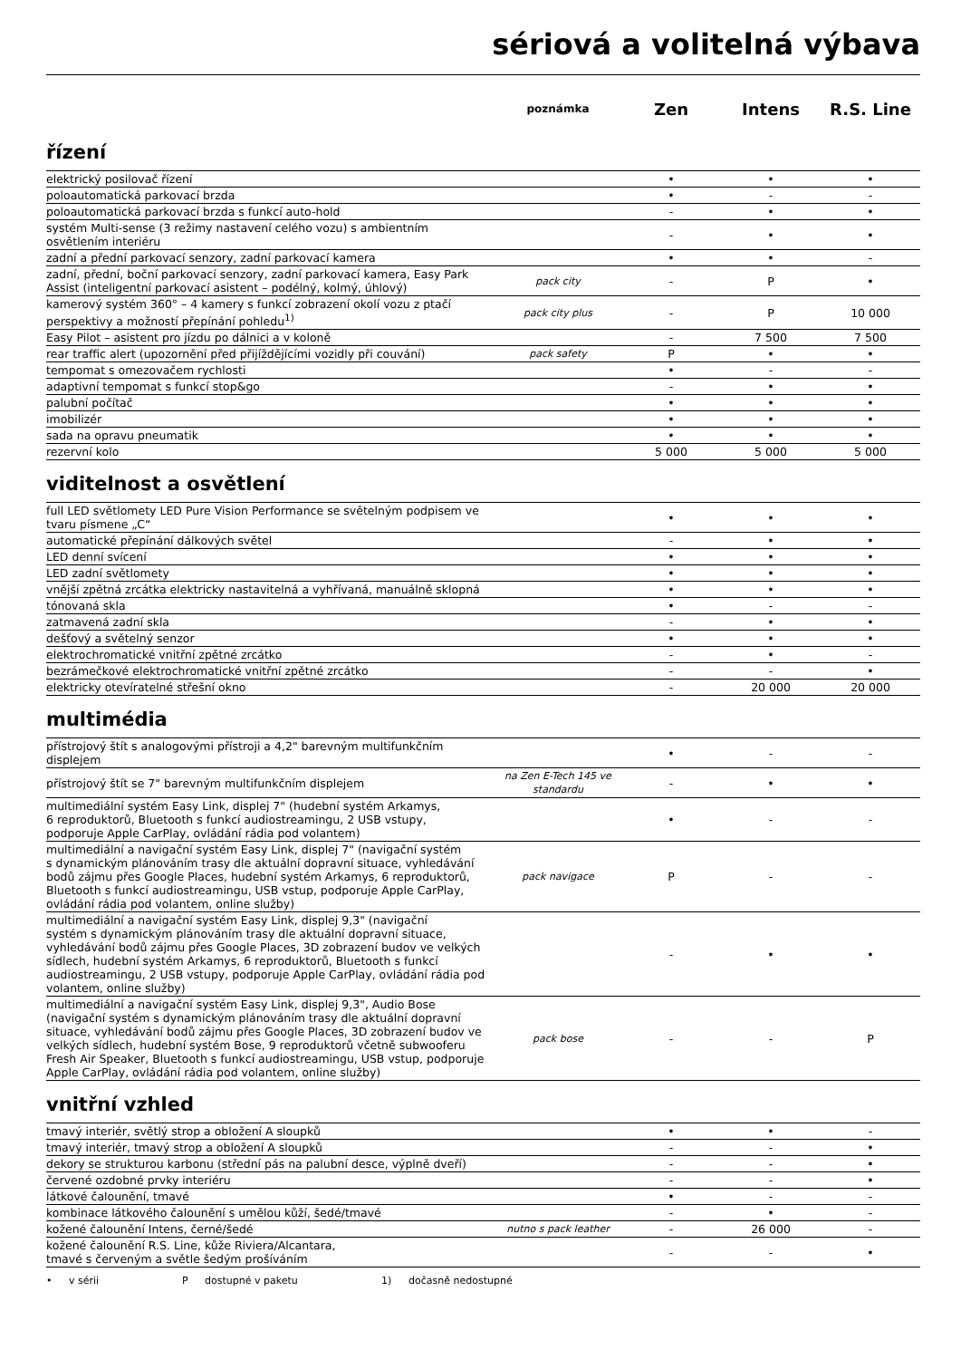sériová a volitelná výbava
| | poznámka | Zen | Intens | R.S. Line |
řízení
| elektrický posilovač řízení | | • | • | • |
| poloautomatická parkovací brzda | | • | - | - |
| poloautomatická parkovací brzda s funkcí auto-hold | | - | • | • |
| systém Multi-sense (3 režimy nastavení celého vozu) s ambientním osvětlením interiéru | | - | • | • |
| zadní a přední parkovací senzory, zadní parkovací kamera | | • | • | - |
| zadní, přední, boční parkovací senzory, zadní parkovací kamera, Easy Park Assist (inteligentní parkovací asistent – podélný, kolmý, úhlový) | pack city | - | P | • |
| kamerový systém 360° – 4 kamery s funkcí zobrazení okolí vozu z ptačí perspektivy a možností přepínání pohledu<sup>1)</sup> | pack city plus | - | P | 10 000 |
| Easy Pilot – asistent pro jízdu po dálnici a v koloně | | - | 7 500 | 7 500 |
| rear traffic alert (upozornění před přijíždějícími vozidly při couvání) | pack safety | P | • | • |
| tempomat s omezovačem rychlosti | | • | - | - |
| adaptivní tempomat s funkcí stop&go | | - | • | • |
| palubní počítač | | • | • | • |
| imobilizér | | • | • | • |
| sada na opravu pneumatik | | • | • | • |
| rezervní kolo | | 5 000 | 5 000 | 5 000 |
viditelnost a osvětlení
| full LED světlomety LED Pure Vision Performance se světelným podpisem ve tvaru písmene „C“ | | • | • | • |
| automatické přepínání dálkových světel | | - | • | • |
| LED denní svícení | | • | • | • |
| LED zadní světlomety | | • | • | • |
| vnější zpětná zrcátka elektricky nastavitelná a vyhřívaná, manuálně sklopná | | • | • | • |
| tónovaná skla | | • | - | - |
| zatmavená zadní skla | | - | • | • |
| dešťový a světelný senzor | | • | • | • |
| elektrochromatické vnitřní zpětné zrcátko | | - | • | - |
| bezrámečkové elektrochromatické vnitřní zpětné zrcátko | | - | - | • |
| elektricky otevíratelné střešní okno | | - | 20 000 | 20 000 |
multimédia
| přístrojový štít s analogovými přístroji a 4,2" barevným multifunkčním displejem | | • | - | - |
| přístrojový štít se 7" barevným multifunkčním displejem | na Zen E-Tech 145 ve standardu | - | • | • |
| multimediální systém Easy Link, displej 7" (hudební systém Arkamys, 6 reproduktorů, Bluetooth s funkcí audiostreamingu, 2 USB vstupy, podporuje Apple CarPlay, ovládání rádia pod volantem) | | • | - | - |
| multimediální a navigační systém Easy Link, displej 7" (navigační systém s dynamickým plánováním trasy dle aktuální dopravní situace, vyhledávání bodů zájmu přes Google Places, hudební systém Arkamys, 6 reproduktorů, Bluetooth s funkcí audiostreamingu, USB vstup, podporuje Apple CarPlay, ovládání rádia pod volantem, online služby) | pack navigace | P | - | - |
| multimediální a navigační systém Easy Link, displej 9,3" (navigační systém s dynamickým plánováním trasy dle aktuální dopravní situace, vyhledávání bodů zájmu přes Google Places, 3D zobrazení budov ve velkých sídlech, hudební systém Arkamys, 6 reproduktorů, Bluetooth s funkcí audiostreamingu, 2 USB vstupy, podporuje Apple CarPlay, ovládání rádia pod volantem, online služby) | | - | • | • |
| multimediální a navigační systém Easy Link, displej 9,3", Audio Bose (navigační systém s dynamickým plánováním trasy dle aktuální dopravní situace, vyhledávání bodů zájmu přes Google Places, 3D zobrazení budov ve velkých sídlech, hudební systém Bose, 9 reproduktorů včetně subwooferu Fresh Air Speaker, Bluetooth s funkcí audiostreamingu, USB vstup, podporuje Apple CarPlay, ovládání rádia pod volantem, online služby) | pack bose | - | - | P |
vnitřní vzhled
| tmavý interiér, světlý strop a obložení A sloupků | | • | • | - |
| tmavý interiér, tmavý strop a obložení A sloupků | | - | - | • |
| dekory se strukturou karbonu (střední pás na palubní desce, výplně dveří) | | - | - | • |
| červené ozdobné prvky interiéru | | - | - | • |
| látkové čalounění, tmavé | | • | - | - |
| kombinace látkového čalounění s umělou kůží, šedé/tmavé | | - | • | - |
| kožené čalounění Intens, černé/šedé | nutno s pack leather | - | 26 000 | - |
| kožené čalounění R.S. Line, kůže Riviera/Alcantara, tmavé s červeným a světle šedým prošíváním | | - | - | • |
• v sérii P dostupné v paketu 1) dočasně nedostupné